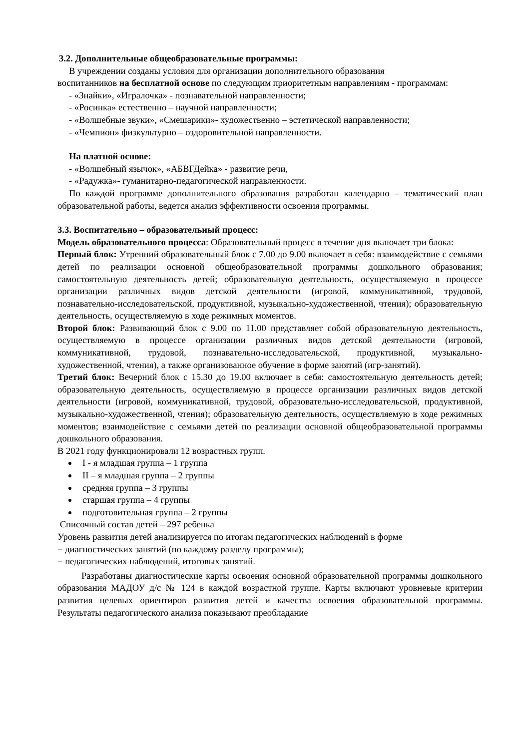3.2. Дополнительные общеобразовательные программы:
В учреждении созданы условия для организации дополнительного образования
воспитанников на бесплатной основе по следующим приоритетным направлениям - программам:
- «Знайки», «Игралочка» - познавательной направленности;
- «Росинка» естественно – научной направленности;
- «Волшебные звуки», «Смешарики»- художественно – эстетической направленности;
- «Чемпион» физкультурно – оздоровительной направленности.
На платной основе:
- «Волшебный язычок», «АБВГДейка» - развитие речи,
- «Радужка»- гуманитарно-педагогической направленности.
По каждой программе дополнительного образования разработан календарно – тематический план образовательной работы, ведется анализ эффективности освоения программы.
3.3. Воспитательно – образовательный процесс:
Модель образовательного процесса: Образовательный процесс в течение дня включает три блока:
Первый блок: Утренний образовательный блок с 7.00 до 9.00 включает в себя: взаимодействие с семьями детей по реализации основной общеобразовательной программы дошкольного образования; самостоятельную деятельность детей; образовательную деятельность, осуществляемую в процессе организации различных видов детской деятельности (игровой, коммуникативной, трудовой, познавательно-исследовательской, продуктивной, музыкально-художественной, чтения); образовательную деятельность, осуществляемую в ходе режимных моментов.
Второй блок: Развивающий блок с 9.00 по 11.00 представляет собой образовательную деятельность, осуществляемую в процессе организации различных видов детской деятельности (игровой, коммуникативной, трудовой, познавательно-исследовательской, продуктивной, музыкально-художественной, чтения), а также организованное обучение в форме занятий (игр-занятий).
Третий блок: Вечерний блок с 15.30 до 19.00 включает в себя: самостоятельную деятельность детей; образовательную деятельность, осуществляемую в процессе организации различных видов детской деятельности (игровой, коммуникативной, трудовой, образовательно-исследовательской, продуктивной, музыкально-художественной, чтения); образовательную деятельность, осуществляемую в ходе режимных моментов; взаимодействие с семьями детей по реализации основной общеобразовательной программы дошкольного образования.
В 2021 году функционировали 12 возрастных групп.
I - я младшая группа – 1 группа
II – я младшая группа – 2 группы
средняя группа – 3 группы
старшая группа – 4 группы
подготовительная группа – 2 группы
Списочный состав детей – 297 ребенка
Уровень развития детей анализируется по итогам педагогических наблюдений в форме
− диагностических занятий (по каждому разделу программы);
− педагогических наблюдений, итоговых занятий.
Разработаны диагностические карты освоения основной образовательной программы дошкольного образования МАДОУ д/с № 124 в каждой возрастной группе. Карты включают уровневые критерии развития целевых ориентиров развития детей и качества освоения образовательной программы. Результаты педагогического анализа показывают преобладание